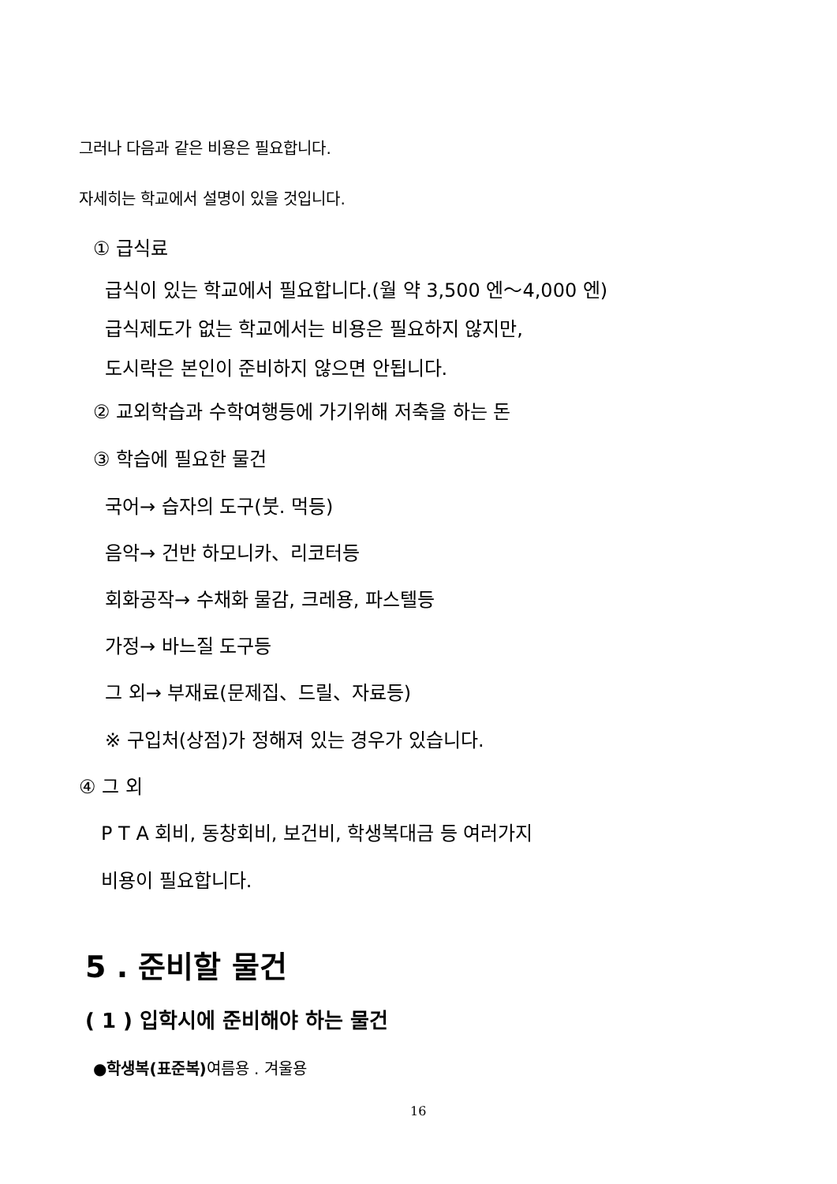그러나 다음과 같은 비용은 필요합니다.
자세히는 학교에서 설명이 있을 것입니다.
① 급식료
급식이 있는 학교에서 필요합니다.(월 약 3,500 엔～4,000 엔)
급식제도가 없는 학교에서는 비용은 필요하지 않지만,
도시락은 본인이 준비하지 않으면 안됩니다.
② 교외학습과 수학여행등에 가기위해 저축을 하는 돈
③ 학습에 필요한 물건
국어→ 습자의 도구(붓. 먹등)
음악→ 건반 하모니카、리코터등
회화공작→ 수채화 물감, 크레용, 파스텔등
가정→ 바느질 도구등
그 외→ 부재료(문제집、드릴、자료등)
※ 구입처(상점)가 정해져 있는 경우가 있습니다.
④ 그 외
P T A 회비, 동창회비, 보건비, 학생복대금 등 여러가지
비용이 필요합니다.
5 . 준비할 물건
( 1 ) 입학시에 준비해야 하는 물건
●학생복(표준복) 여름용 . 겨울용
16